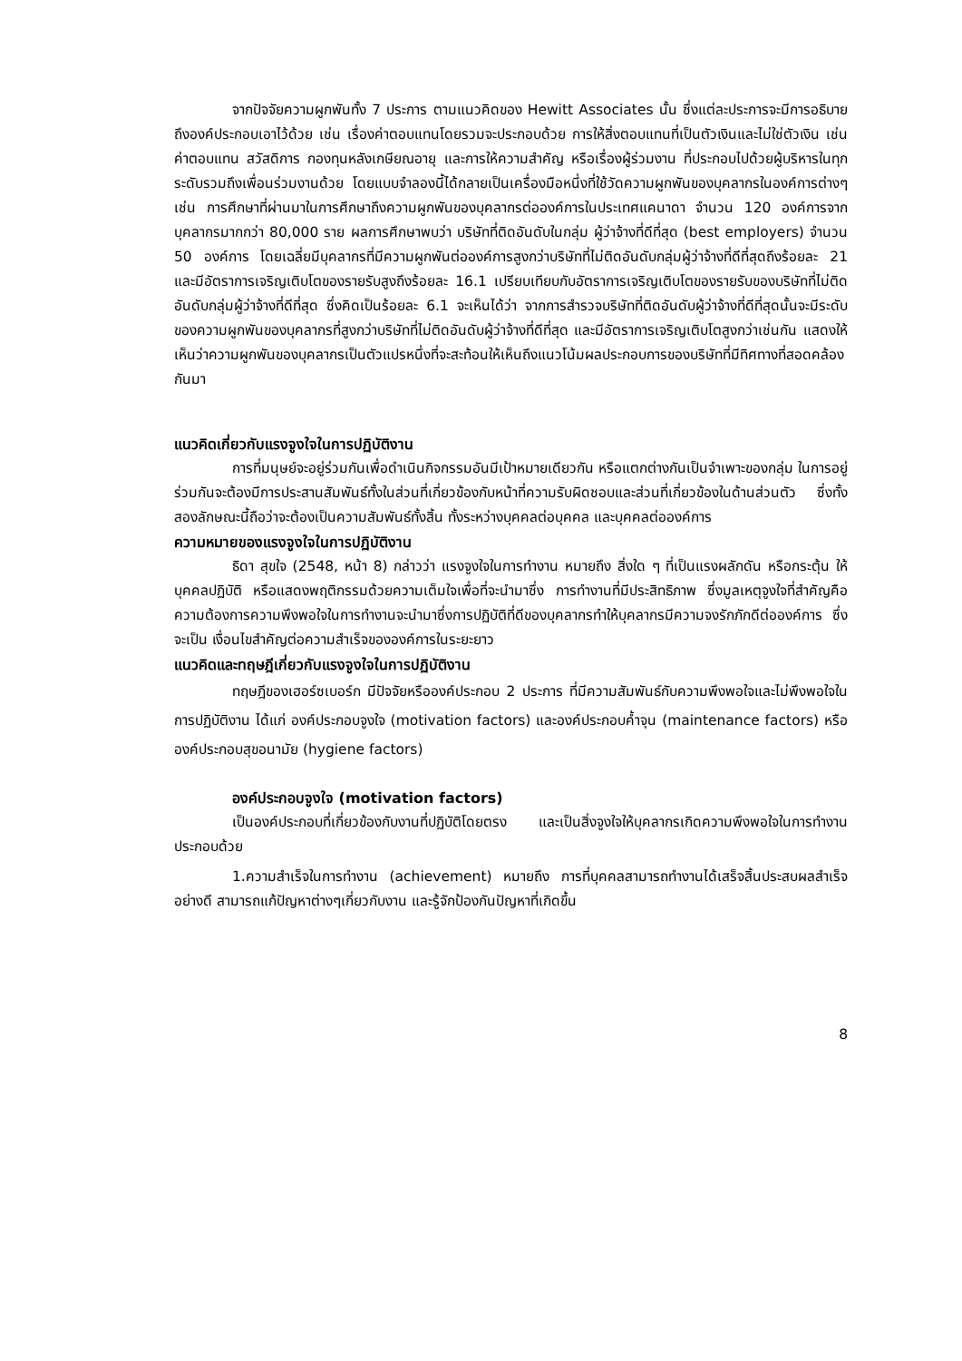จากปัจจัยความผูกพันทั้ง 7 ประการ ตามแนวคิดของ Hewitt Associates นั้น ซึ่งแต่ละประการจะมีการอธิบายถึงองค์ประกอบเอาไว้ด้วย เช่น เรื่องค่าตอบแทนโดยรวมจะประกอบด้วย การให้สิ่งตอบแทนที่เป็นตัวเงินและไม่ใช่ตัวเงิน เช่น ค่าตอบแทน สวัสดิการ กองทุนหลังเกษียณอายุ และการให้ความสำคัญ หรือเรื่องผู้ร่วมงาน ที่ประกอบไปด้วยผู้บริหารในทุกระดับรวมถึงเพื่อนร่วมงานด้วย โดยแบบจำลองนี้ได้กลายเป็นเครื่องมือหนึ่งที่ใช้วัดความผูกพันของบุคลากรในองค์การต่างๆ เช่น การศึกษาที่ผ่านมาในการศึกษาถึงความผูกพันของบุคลากรต่อองค์การในประเทศแคนาดา จำนวน 120 องค์การจากบุคลากรมากกว่า 80,000 ราย ผลการศึกษาพบว่า บริษัทที่ติดอันดับในกลุ่ม ผู้ว่าจ้างที่ดีที่สุด (best employers) จำนวน 50 องค์การ โดยเฉลี่ยมีบุคลากรที่มีความผูกพันต่อองค์การสูงกว่าบริษัทที่ไม่ติดอันดับกลุ่มผู้ว่าจ้างที่ดีที่สุดถึงร้อยละ 21 และมีอัตราการเจริญเติบโตของรายรับสูงถึงร้อยละ 16.1 เปรียบเทียบกับอัตราการเจริญเติบโตของรายรับของบริษัทที่ไม่ติดอันดับกลุ่มผู้ว่าจ้างที่ดีที่สุด ซึ่งคิดเป็นร้อยละ 6.1 จะเห็นได้ว่า จากการสำรวจบริษัทที่ติดอันดับผู้ว่าจ้างที่ดีที่สุดนั้นจะมีระดับของความผูกพันของบุคลากรที่สูงกว่าบริษัทที่ไม่ติดอันดับผู้ว่าจ้างที่ดีที่สุด และมีอัตราการเจริญเติบโตสูงกว่าเช่นกัน แสดงให้เห็นว่าความผูกพันของบุคลากรเป็นตัวแปรหนึ่งที่จะสะท้อนให้เห็นถึงแนวโน้มผลประกอบการของบริษัทที่มีทิศทางที่สอดคล้องกันมา
แนวคิดเกี่ยวกับแรงจูงใจในการปฏิบัติงาน
การที่มนุษย์จะอยู่ร่วมกันเพื่อดำเนินกิจกรรมอันมีเป้าหมายเดียวกัน หรือแตกต่างกันเป็นจำเพาะของกลุ่ม ในการอยู่ร่วมกันจะต้องมีการประสานสัมพันธ์ทั้งในส่วนที่เกี่ยวข้องกับหน้าที่ความรับผิดชอบและส่วนที่เกี่ยวข้องในด้านส่วนตัว ซึ่งทั้งสองลักษณะนี้ถือว่าจะต้องเป็นความสัมพันธ์ทั้งสิ้น ทั้งระหว่างบุคคลต่อบุคคล และบุคคลต่อองค์การ
ความหมายของแรงจูงใจในการปฏิบัติงาน
ธิดา สุขใจ (2548, หน้า 8) กล่าวว่า แรงจูงใจในการทำงาน หมายถึง สิ่งใด ๆ ที่เป็นแรงผลักดัน หรือกระตุ้น ให้บุคคลปฏิบัติ หรือแสดงพฤติกรรมด้วยความเต็มใจเพื่อที่จะนำมาซึ่ง การทำงานที่มีประสิทธิภาพ ซึ่งมูลเหตุจูงใจที่สำคัญคือความต้องการความพึงพอใจในการทำงานจะนำมาซึ่งการปฏิบัติที่ดีของบุคลากรทำให้บุคลากรมีความจงรักภักดีต่อองค์การ ซึ่งจะเป็น เงื่อนไขสำคัญต่อความสำเร็จขององค์การในระยะยาว
แนวคิดและทฤษฎีเกี่ยวกับแรงจูงใจในการปฏิบัติงาน
ทฤษฎีของเฮอร์ซเบอร์ก มีปัจจัยหรือองค์ประกอบ 2 ประการ ที่มีความสัมพันธ์กับความพึงพอใจและไม่พึงพอใจในการปฏิบัติงาน ได้แก่ องค์ประกอบจูงใจ (motivation factors) และองค์ประกอบค้ำจุน (maintenance factors) หรือองค์ประกอบสุขอนามัย (hygiene factors)
องค์ประกอบจูงใจ (motivation factors)
เป็นองค์ประกอบที่เกี่ยวข้องกับงานที่ปฏิบัติโดยตรง และเป็นสิ่งจูงใจให้บุคลากรเกิดความพึงพอใจในการทำงาน ประกอบด้วย
1.ความสำเร็จในการทำงาน (achievement) หมายถึง การที่บุคคลสามารถทำงานได้เสร็จสิ้นประสบผลสำเร็จอย่างดี สามารถแก้ปัญหาต่างๆเกี่ยวกับงาน และรู้จักป้องกันปัญหาที่เกิดขึ้น
8